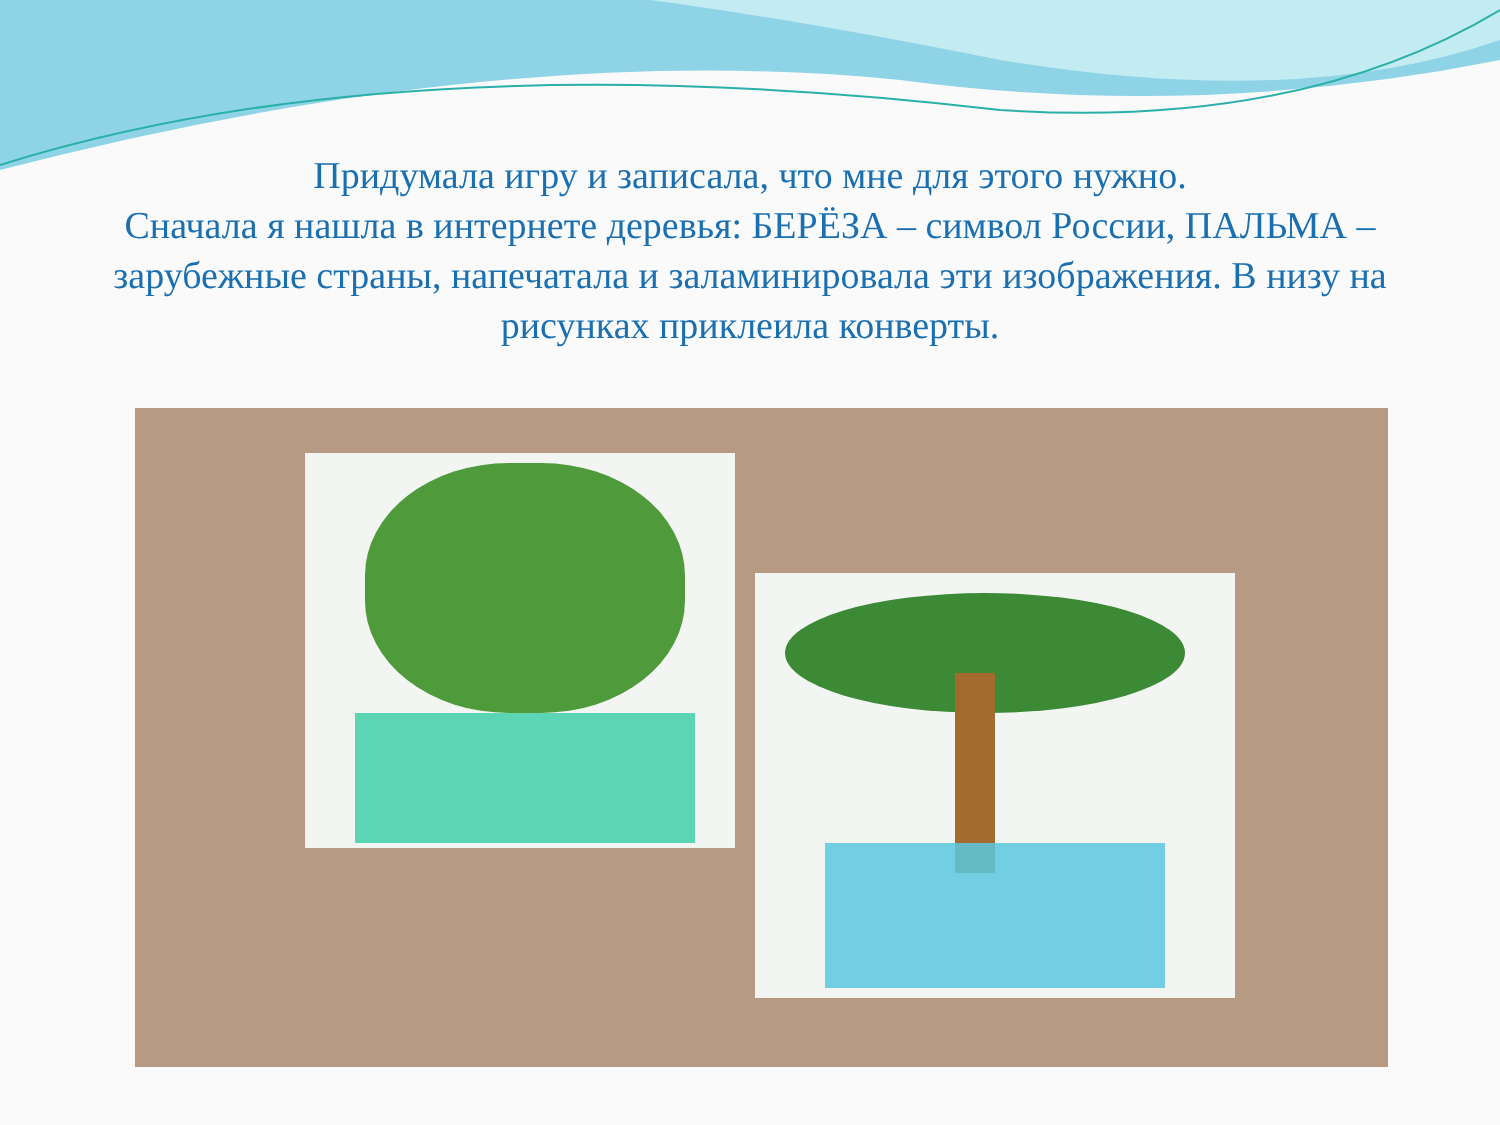Придумала игру и записала, что мне для этого нужно.
Сначала я нашла в интернете деревья: БЕРЁЗА – символ России, ПАЛЬМА – зарубежные страны, напечатала и заламинировала эти изображения. В низу на рисунках приклеила конверты.